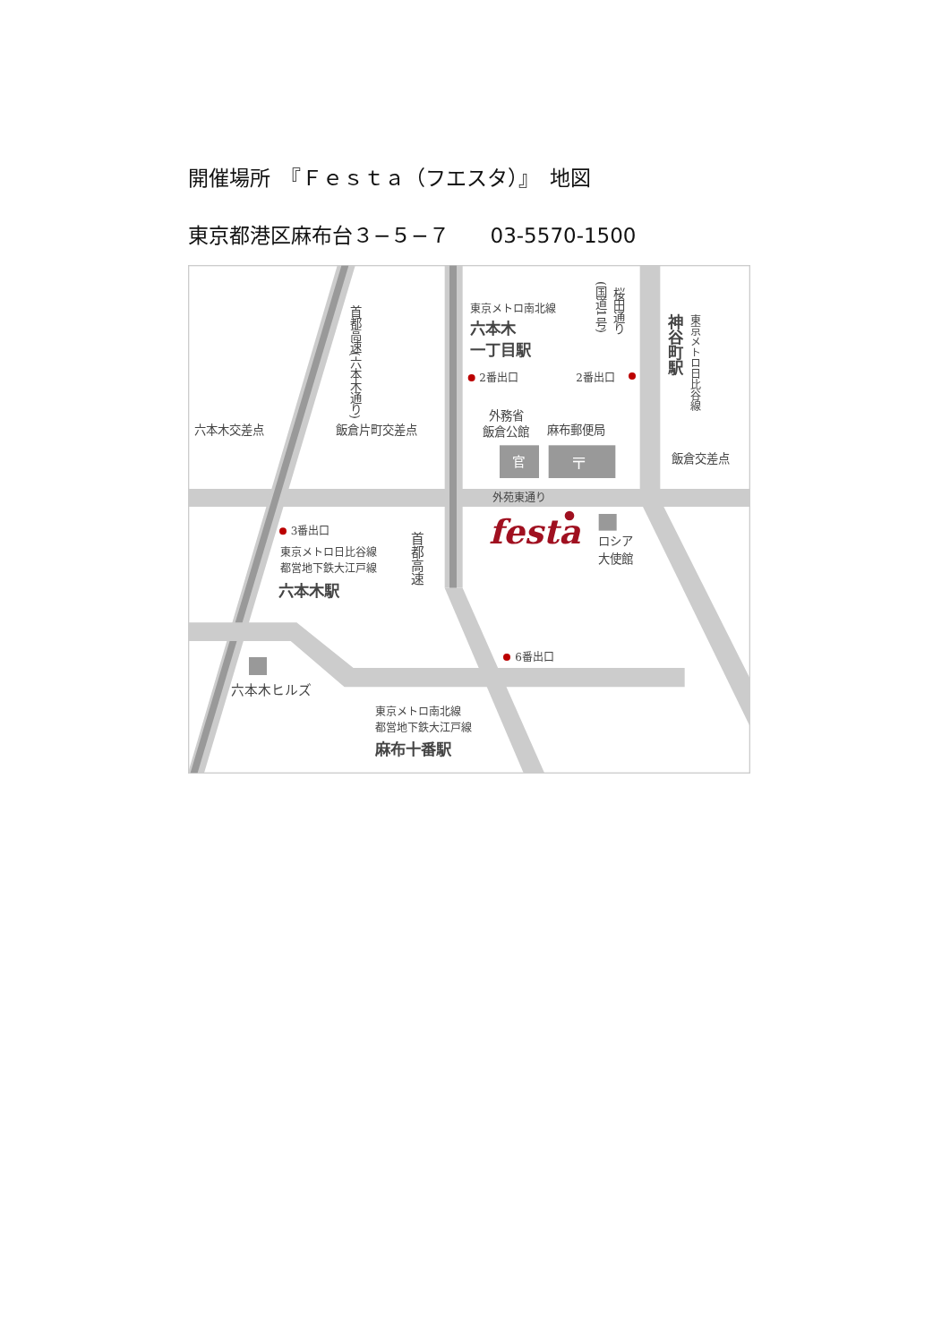開催場所　『Ｆｅｓｔａ（フエスタ）』　地図
東京都港区麻布台３−５−７　　03-5570-1500
東京メトロ南北線
六本木
一丁目駅
2番出口
2番出口
桜田通り
(国道1号)
神谷町駅
東京メトロ日比谷線
首都高速(六本木通り)
外務省
飯倉公館
麻布郵便局
官
〒
六本木交差点
飯倉片町交差点
飯倉交差点
外苑東通り
festa
ロシア
大使館
3番出口
東京メトロ日比谷線
都営地下鉄大江戸線
六本木駅
首都高速
6番出口
六本木ヒルズ
東京メトロ南北線
都営地下鉄大江戸線
麻布十番駅